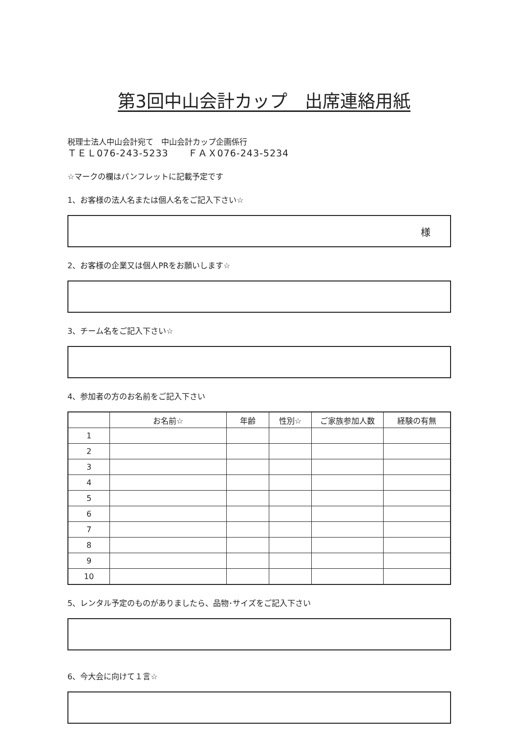第3回中山会計カップ　出席連絡用紙
税理士法人中山会計宛て　中山会計カップ企画係行
ＴＥＬ076-243-5233　　ＦＡＸ076-243-5234
☆マークの欄はパンフレットに記載予定です
1、お客様の法人名または個人名をご記入下さい☆
様
2、お客様の企業又は個人PRをお願いします☆
3、チーム名をご記入下さい☆
4、参加者の方のお名前をご記入下さい
| | お名前☆ | 年齢 | 性別☆ | ご家族参加人数 | 経験の有無 |
| --- | --- | --- | --- | --- | --- |
| 1 | | | | | |
| 2 | | | | | |
| 3 | | | | | |
| 4 | | | | | |
| 5 | | | | | |
| 6 | | | | | |
| 7 | | | | | |
| 8 | | | | | |
| 9 | | | | | |
| 10 | | | | | |
5、レンタル予定のものがありましたら、品物･サイズをご記入下さい
6、今大会に向けて１言☆